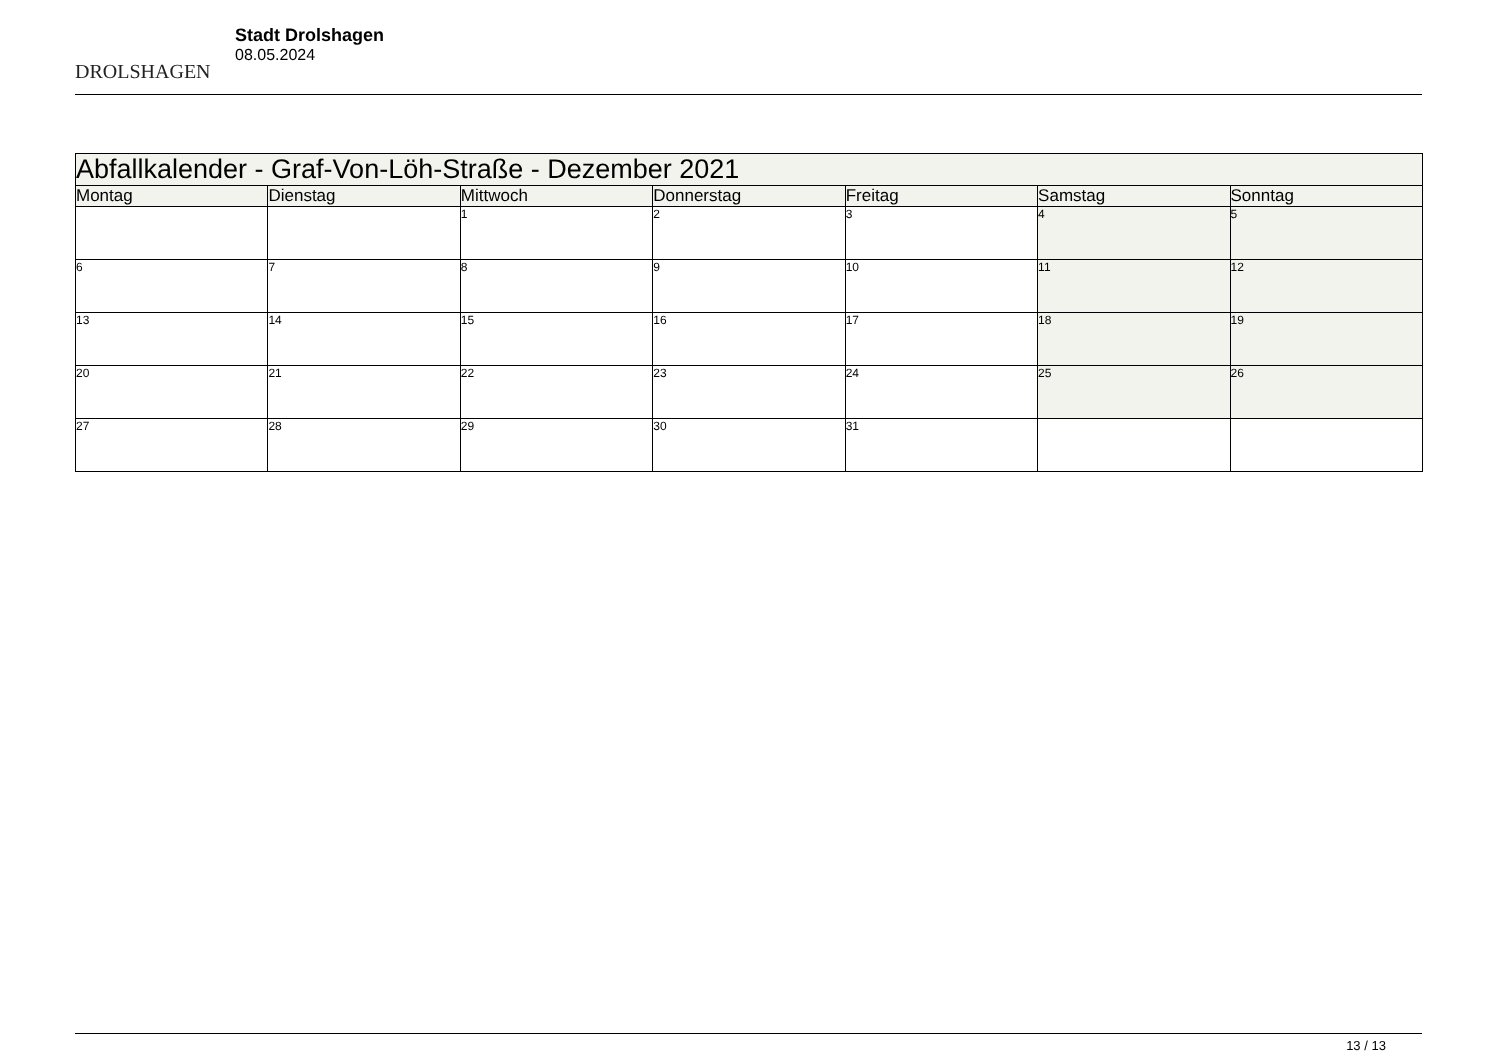DROLSHAGEN
Stadt Drolshagen
08.05.2024
| Abfallkalender - Graf-Von-Löh-Straße - Dezember 2021 | | | | | | |
| --- | --- | --- | --- | --- | --- | --- |
| Montag | Dienstag | Mittwoch | Donnerstag | Freitag | Samstag | Sonntag |
| | | 1 | 2 | 3 | 4 | 5 |
| 6 | 7 | 8 | 9 | 10 | 11 | 12 |
| 13 | 14 | 15 | 16 | 17 | 18 | 19 |
| 20 | 21 | 22 | 23 | 24 | 25 | 26 |
| 27 | 28 | 29 | 30 | 31 | | |
13 / 13